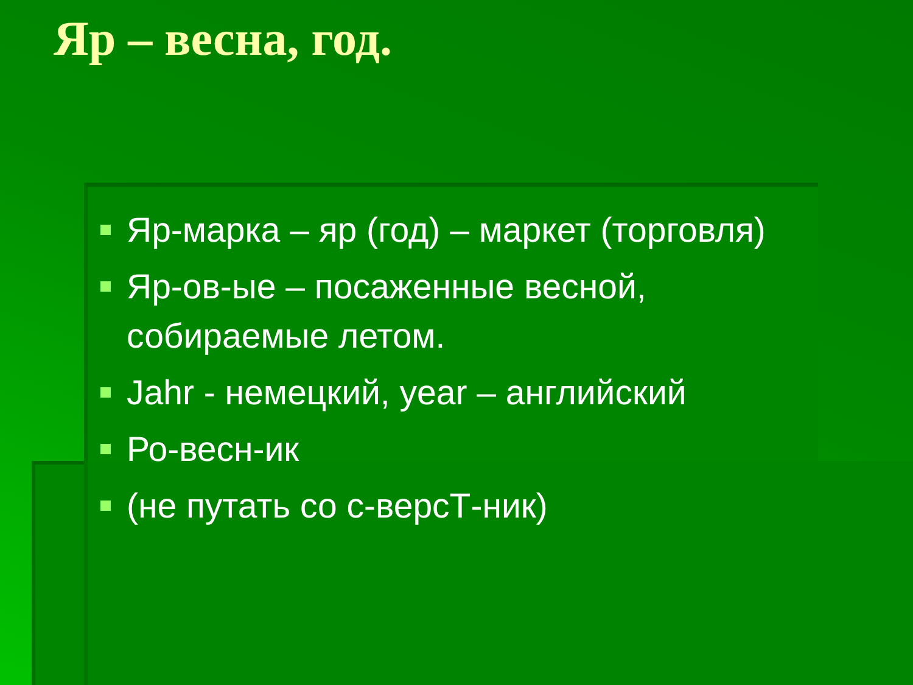Яр – весна, год.
Яр-марка – яр (год) – маркет (торговля)
Яр-ов-ые – посаженные весной, собираемые летом.
Jahr - немецкий, year – английский
Ро-весн-ик
(не путать со с-версТ-ник)